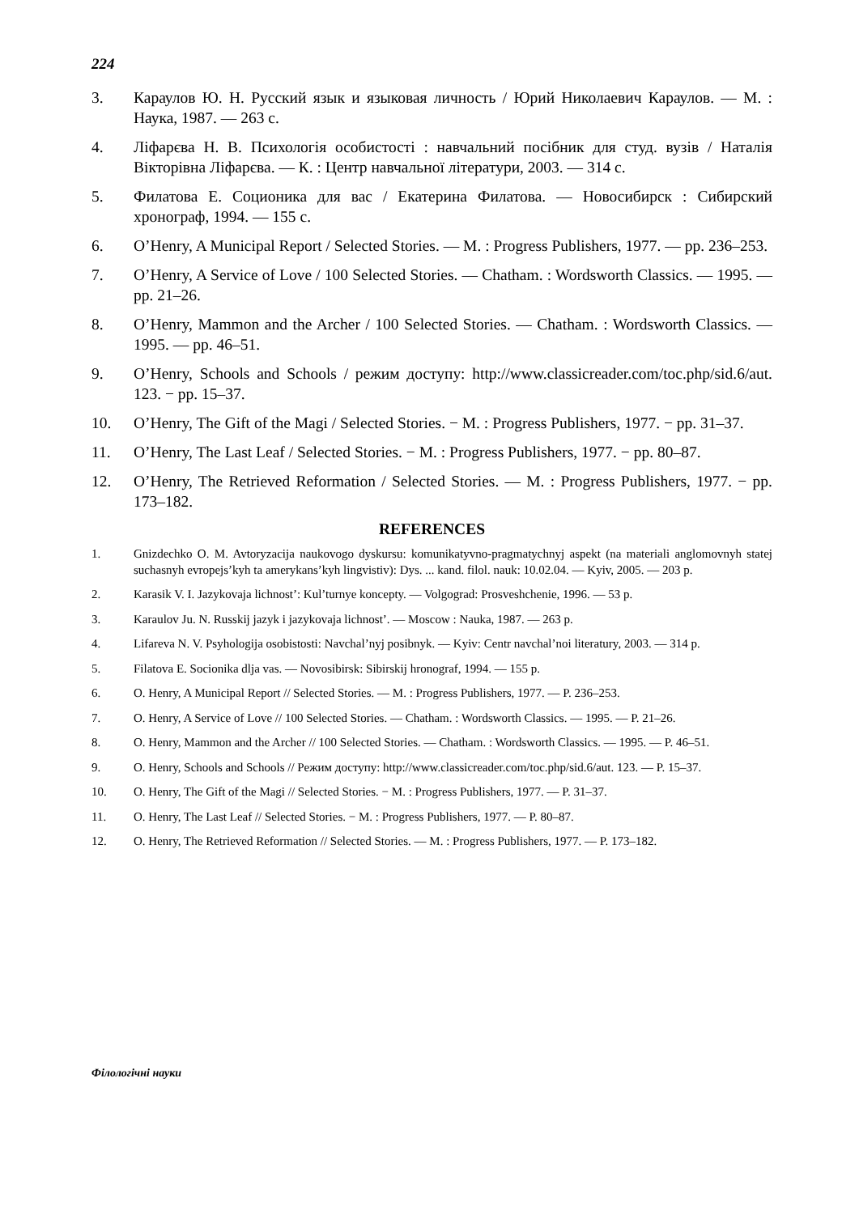224
3. Караулов Ю. Н. Русский язык и языковая личность / Юрий Николаевич Караулов. — М. : Наука, 1987. — 263 с.
4. Ліфарєва Н. В. Психологія особистості : навчальний посібник для студ. вузів / Наталія Вікторівна Ліфарєва. — К. : Центр навчальної літератури, 2003. — 314 с.
5. Филатова Е. Соционика для вас / Екатерина Филатова. — Новосибирск : Сибирский хронограф, 1994. — 155 с.
6. O’Henry, A Municipal Report / Selected Stories. — M. : Progress Publishers, 1977. — pp. 236–253.
7. O’Henry, A Service of Love / 100 Selected Stories. — Chatham. : Wordsworth Classics. — 1995. — pp. 21–26.
8. O’Henry, Mammon and the Archer / 100 Selected Stories. — Chatham. : Wordsworth Classics. — 1995. — pp. 46–51.
9. O’Henry, Schools and Schools / режим доступу: http://www.classicreader.com/toc.php/sid.6/aut. 123. − pp. 15–37.
10. O’Henry, The Gift of the Magi / Selected Stories. − M. : Progress Publishers, 1977. − pp. 31–37.
11. O’Henry, The Last Leaf / Selected Stories. − M. : Progress Publishers, 1977. − pp. 80–87.
12. O’Henry, The Retrieved Reformation / Selected Stories. — M. : Progress Publishers, 1977. − pp. 173–182.
REFERENCES
1. Gnizdechko O. M. Avtoryzacija naukovogo dyskursu: komunikatyvno-pragmatychnyj aspekt (na materiali anglomovnyh statej suchasnyh evropejs’kyh ta amerykans’kyh lingvistiv): Dys. ... kand. filol. nauk: 10.02.04. — Kyiv, 2005. — 203 p.
2. Karasik V. I. Jazykovaja lichnost’: Kul’turnye koncepty. — Volgograd: Prosveshchenie, 1996. — 53 p.
3. Karaulov Ju. N. Russkij jazyk i jazykovaja lichnost’. — Moscow : Nauka, 1987. — 263 p.
4. Lifareva N. V. Psyhologija osobistosti: Navchal’nyj posibnyk. — Kyiv: Centr navchal’noi literatury, 2003. — 314 p.
5. Filatova E. Socionika dlja vas. — Novosibirsk: Sibirskij hronograf, 1994. — 155 p.
6. O. Henry, A Municipal Report // Selected Stories. — M. : Progress Publishers, 1977. — P. 236–253.
7. O. Henry, A Service of Love // 100 Selected Stories. — Chatham. : Wordsworth Classics. — 1995. — P. 21–26.
8. O. Henry, Mammon and the Archer // 100 Selected Stories. — Chatham. : Wordsworth Classics. — 1995. — P. 46–51.
9. O. Henry, Schools and Schools // Режим доступу: http://www.classicreader.com/toc.php/sid.6/aut. 123. — P. 15–37.
10. O. Henry, The Gift of the Magi // Selected Stories. − M. : Progress Publishers, 1977. — P. 31–37.
11. O. Henry, The Last Leaf // Selected Stories. − M. : Progress Publishers, 1977. — P. 80–87.
12. O. Henry, The Retrieved Reformation // Selected Stories. — M. : Progress Publishers, 1977. — P. 173–182.
Філологічні науки